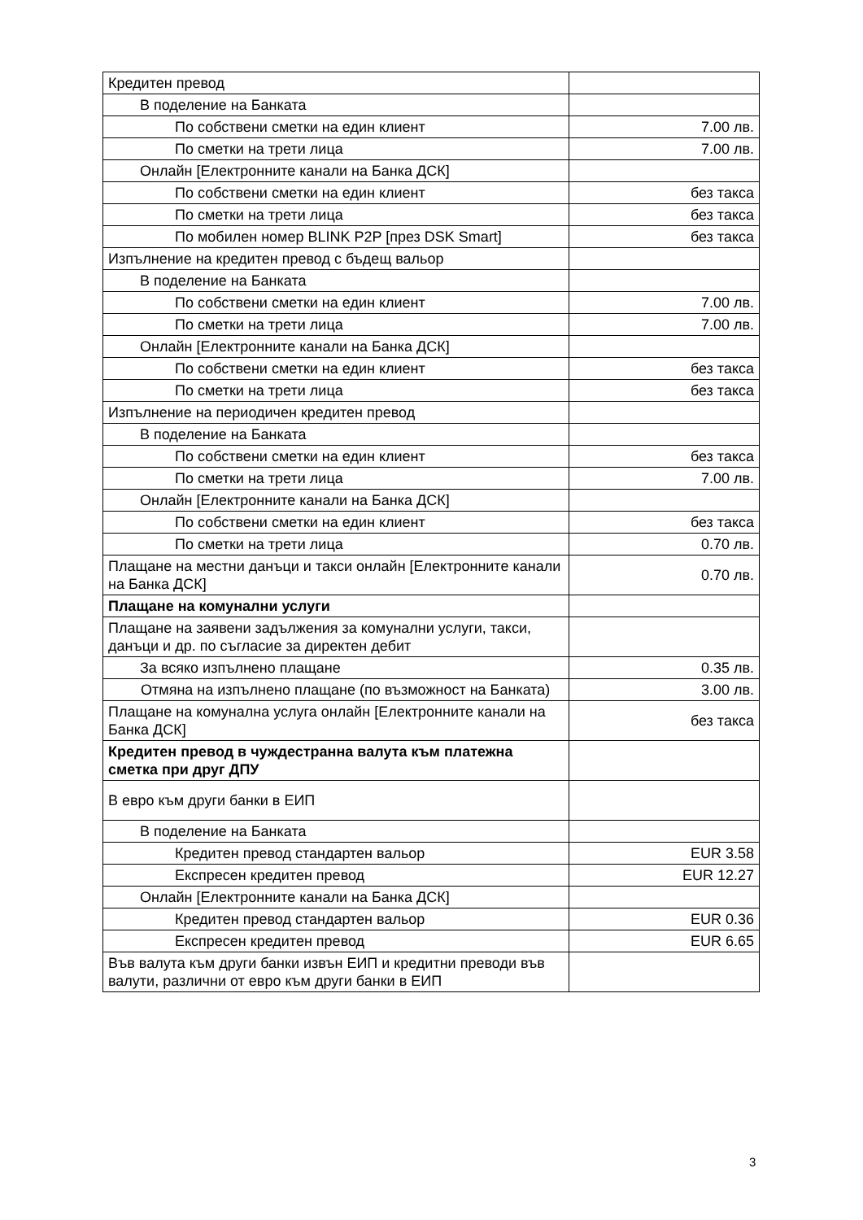| Кредитен превод | |
| В поделение на Банката | |
| По собствени сметки на един клиент | 7.00 лв. |
| По сметки на трети лица | 7.00 лв. |
| Онлайн [Електронните канали на Банка ДСК] | |
| По собствени сметки на един клиент | без такса |
| По сметки на трети лица | без такса |
| По мобилен номер BLINK P2P [през DSK Smart] | без такса |
| Изпълнение на кредитен превод с бъдещ вальор | |
| В поделение на Банката | |
| По собствени сметки на един клиент | 7.00 лв. |
| По сметки на трети лица | 7.00 лв. |
| Онлайн [Електронните канали на Банка ДСК] | |
| По собствени сметки на един клиент | без такса |
| По сметки на трети лица | без такса |
| Изпълнение на периодичен кредитен превод | |
| В поделение на Банката | |
| По собствени сметки на един клиент | без такса |
| По сметки на трети лица | 7.00 лв. |
| Онлайн [Електронните канали на Банка ДСК] | |
| По собствени сметки на един клиент | без такса |
| По сметки на трети лица | 0.70 лв. |
| Плащане на местни данъци и такси онлайн [Електронните канали на Банка ДСК] | 0.70 лв. |
| Плащане на комунални услуги | |
| Плащане на заявени задължения за комунални услуги, такси, данъци и др. по съгласие за директен дебит | |
| За всяко изпълнено плащане | 0.35 лв. |
| Отмяна на изпълнено плащане (по възможност на Банката) | 3.00 лв. |
| Плащане на комунална услуга онлайн [Електронните канали на Банка ДСК] | без такса |
| Кредитен превод в чуждестранна валута към платежна сметка при друг ДПУ | |
| В евро към други банки в ЕИП | |
| В поделение на Банката | |
| Кредитен превод стандартен вальор | EUR 3.58 |
| Експресен кредитен превод | EUR 12.27 |
| Онлайн [Електронните канали на Банка ДСК] | |
| Кредитен превод стандартен вальор | EUR 0.36 |
| Експресен кредитен превод | EUR 6.65 |
| Във валута към други банки извън ЕИП и кредитни преводи във валути, различни от евро към други банки в ЕИП | |
3